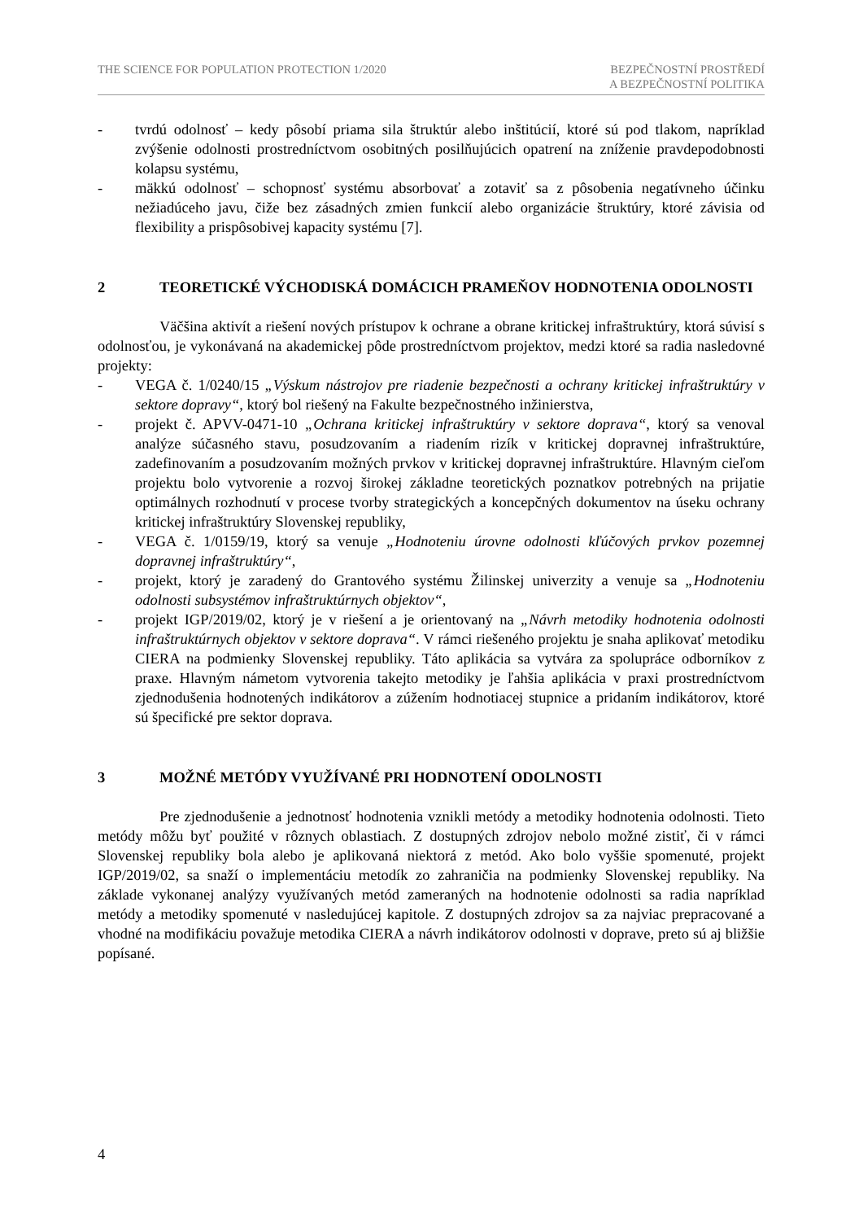THE SCIENCE FOR POPULATION PROTECTION 1/2020
BEZPEČNOSTNÍ PROSTŘEDÍ
A BEZPEČNOSTNÍ POLITIKA
- tvrdú odolnosť – kedy pôsobí priama sila štruktúr alebo inštitúcií, ktoré sú pod tlakom, napríklad zvýšenie odolnosti prostredníctvom osobitných posilňujúcich opatrení na zníženie pravdepodobnosti kolapsu systému,
- mäkkú odolnosť – schopnosť systému absorbovať a zotaviť sa z pôsobenia negatívneho účinku nežiadúceho javu, čiže bez zásadných zmien funkcií alebo organizácie štruktúry, ktoré závisia od flexibility a prispôsobivej kapacity systému [7].
2 TEORETICKÉ VÝCHODISKÁ DOMÁCICH PRAMEŇOV HODNOTENIA ODOLNOSTI
Väčšina aktivít a riešení nových prístupov k ochrane a obrane kritickej infraštruktúry, ktorá súvisí s odolnosťou, je vykonávaná na akademickej pôde prostredníctvom projektov, medzi ktoré sa radia nasledovné projekty:
- VEGA č. 1/0240/15 „Výskum nástrojov pre riadenie bezpečnosti a ochrany kritickej infraštruktúry v sektore dopravy“, ktorý bol riešený na Fakulte bezpečnostného inžinierstva,
- projekt č. APVV-0471-10 „Ochrana kritickej infraštruktúry v sektore doprava“, ktorý sa venoval analýze súčasného stavu, posudzovaním a riadením rizík v kritickej dopravnej infraštruktúre, zadefinovaním a posudzovaním možných prvkov v kritickej dopravnej infraštruktúre. Hlavným cieľom projektu bolo vytvorenie a rozvoj širokej základne teoretických poznatkov potrebných na prijatie optimálnych rozhodnutí v procese tvorby strategických a koncepčných dokumentov na úseku ochrany kritickej infraštruktúry Slovenskej republiky,
- VEGA č. 1/0159/19, ktorý sa venuje „Hodnoteniu úrovne odolnosti kľúčových prvkov pozemnej dopravnej infraštruktúry“,
- projekt, ktorý je zaradený do Grantového systému Žilinskej univerzity a venuje sa „Hodnoteniu odolnosti subsystémov infraštruktúrnych objektov“,
- projekt IGP/2019/02, ktorý je v riešení a je orientovaný na „Návrh metodiky hodnotenia odolnosti infraštruktúrnych objektov v sektore doprava“. V rámci riešeného projektu je snaha aplikovať metodiku CIERA na podmienky Slovenskej republiky. Táto aplikácia sa vytvára za spolupráce odborníkov z praxe. Hlavným námetom vytvorenia takejto metodiky je ľahšia aplikácia v praxi prostredníctvom zjednodušenia hodnotených indikátorov a zúžením hodnotiacej stupnice a pridaním indikátorov, ktoré sú špecifické pre sektor doprava.
3 MOŽNÉ METÓDY VYUŽÍVANÉ PRI HODNOTENÍ ODOLNOSTI
Pre zjednodušenie a jednotnosť hodnotenia vznikli metódy a metodiky hodnotenia odolnosti. Tieto metódy môžu byť použité v rôznych oblastiach. Z dostupných zdrojov nebolo možné zistiť, či v rámci Slovenskej republiky bola alebo je aplikovaná niektorá z metód. Ako bolo vyššie spomenuté, projekt IGP/2019/02, sa snaží o implementáciu metodík zo zahraničia na podmienky Slovenskej republiky. Na základe vykonanej analýzy využívaných metód zameraných na hodnotenie odolnosti sa radia napríklad metódy a metodiky spomenuté v nasledujúcej kapitole. Z dostupných zdrojov sa za najviac prepracované a vhodné na modifikáciu považuje metodika CIERA a návrh indikátorov odolnosti v doprave, preto sú aj bližšie popísané.
4